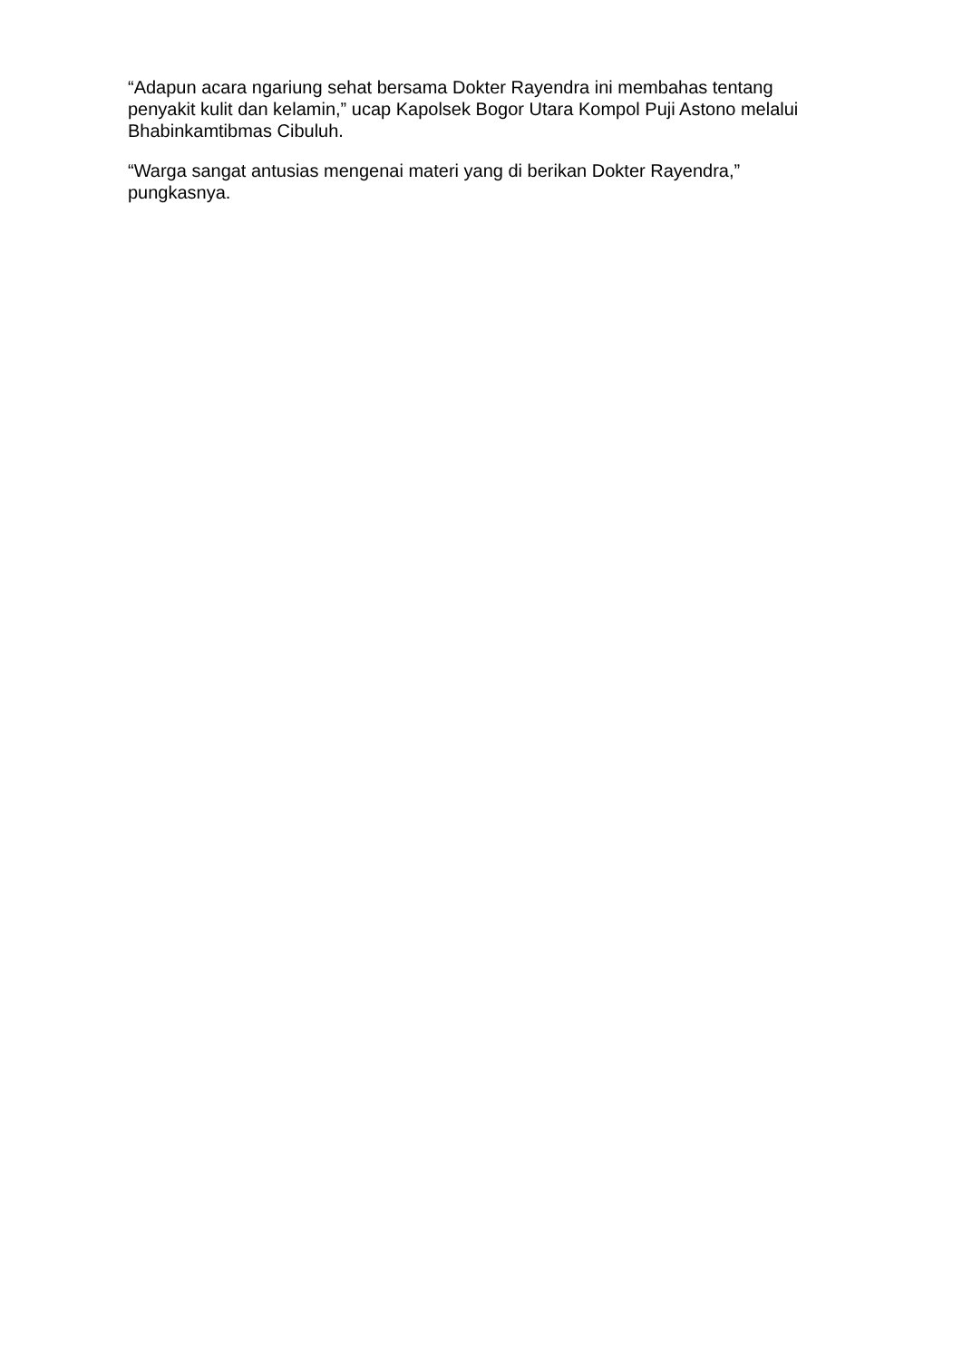“Adapun acara ngariung sehat bersama Dokter Rayendra ini membahas tentang penyakit kulit dan kelamin,” ucap Kapolsek Bogor Utara Kompol Puji Astono melalui Bhabinkamtibmas Cibuluh.
“Warga sangat antusias mengenai materi yang di berikan Dokter Rayendra,” pungkasnya.